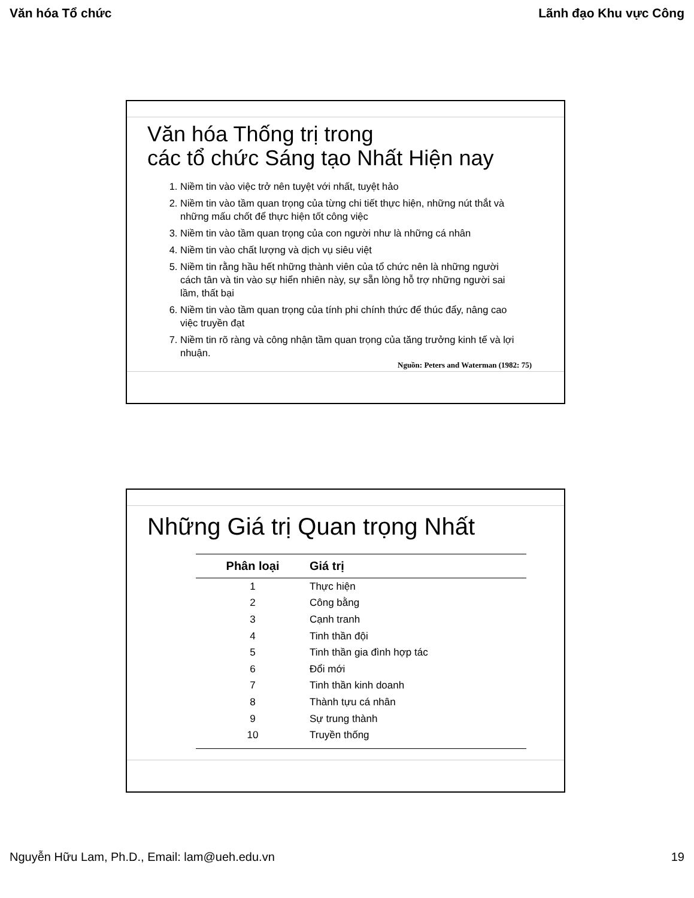Văn hóa Tổ chức Lãnh đạo Khu vực Công
Văn hóa Thống trị trong
các tổ chức Sáng tạo Nhất Hiện nay
1. Niềm tin vào việc trở nên tuyệt với nhất, tuyệt hảo
2. Niềm tin vào tầm quan trọng của từng chi tiết thực hiện, những nút thắt và những mấu chốt để thực hiện tốt công việc
3. Niềm tin vào tầm quan trọng của con người như là những cá nhân
4. Niềm tin vào chất lượng và dịch vụ siêu việt
5. Niềm tin rằng hầu hết những thành viên của tổ chức nên là những người cách tân và tin vào sự hiển nhiên này, sự sẵn lòng hỗ trợ những người sai lầm, thất bại
6. Niềm tin vào tầm quan trọng của tính phi chính thức để thúc đẩy, nâng cao việc truyền đạt
7. Niềm tin rõ ràng và công nhận tầm quan trọng của tăng trưởng kinh tế và lợi nhuận.
Nguồn: Peters and Waterman (1982: 75)
Những Giá trị Quan trọng Nhất
| Phân loại | Giá trị |
| --- | --- |
| 1 | Thực hiện |
| 2 | Công bằng |
| 3 | Cạnh tranh |
| 4 | Tinh thần đội |
| 5 | Tinh thần gia đình hợp tác |
| 6 | Đổi mới |
| 7 | Tinh thần kinh doanh |
| 8 | Thành tựu cá nhân |
| 9 | Sự trung thành |
| 10 | Truyền thống |
Nguyễn Hữu Lam, Ph.D., Email: lam@ueh.edu.vn 19